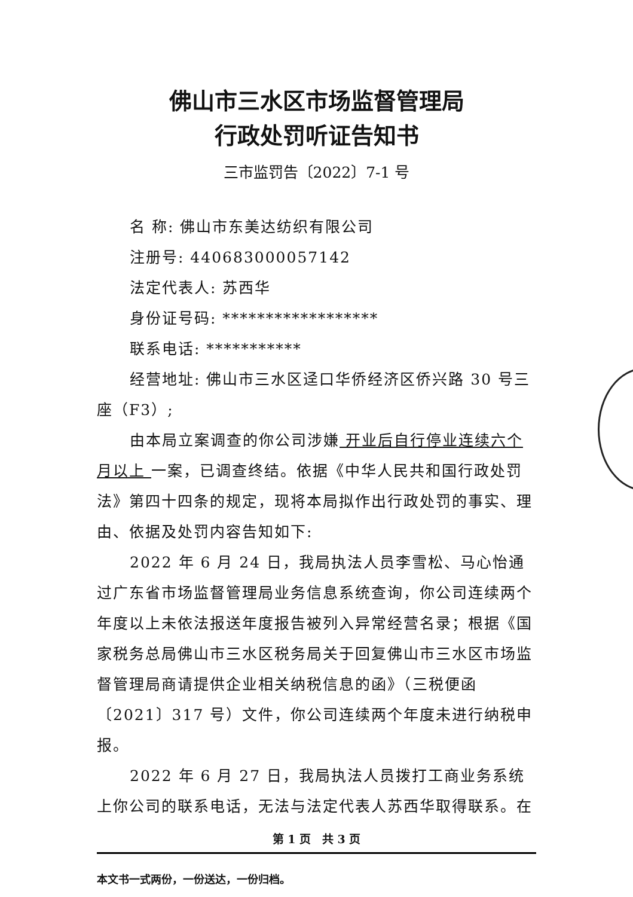佛山市三水区市场监督管理局
行政处罚听证告知书
三市监罚告〔2022〕7-1 号
名 称: 佛山市东美达纺织有限公司
注册号: 440683000057142
法定代表人: 苏西华
身份证号码: ******************
联系电话: ***********
经营地址: 佛山市三水区迳口华侨经济区侨兴路 30 号三座（F3）;
由本局立案调查的你公司涉嫌 开业后自行停业连续六个月以上 一案，已调查终结。依据《中华人民共和国行政处罚法》第四十四条的规定，现将本局拟作出行政处罚的事实、理由、依据及处罚内容告知如下:
2022 年 6 月 24 日，我局执法人员李雪松、马心怡通过广东省市场监督管理局业务信息系统查询，你公司连续两个年度以上未依法报送年度报告被列入异常经营名录；根据《国家税务总局佛山市三水区税务局关于回复佛山市三水区市场监督管理局商请提供企业相关纳税信息的函》（三税便函〔2021〕317 号）文件，你公司连续两个年度未进行纳税申报。
2022 年 6 月 27 日，我局执法人员拨打工商业务系统上你公司的联系电话，无法与法定代表人苏西华取得联系。在
第 1 页　共 3 页
本文书一式两份，一份送达，一份归档。